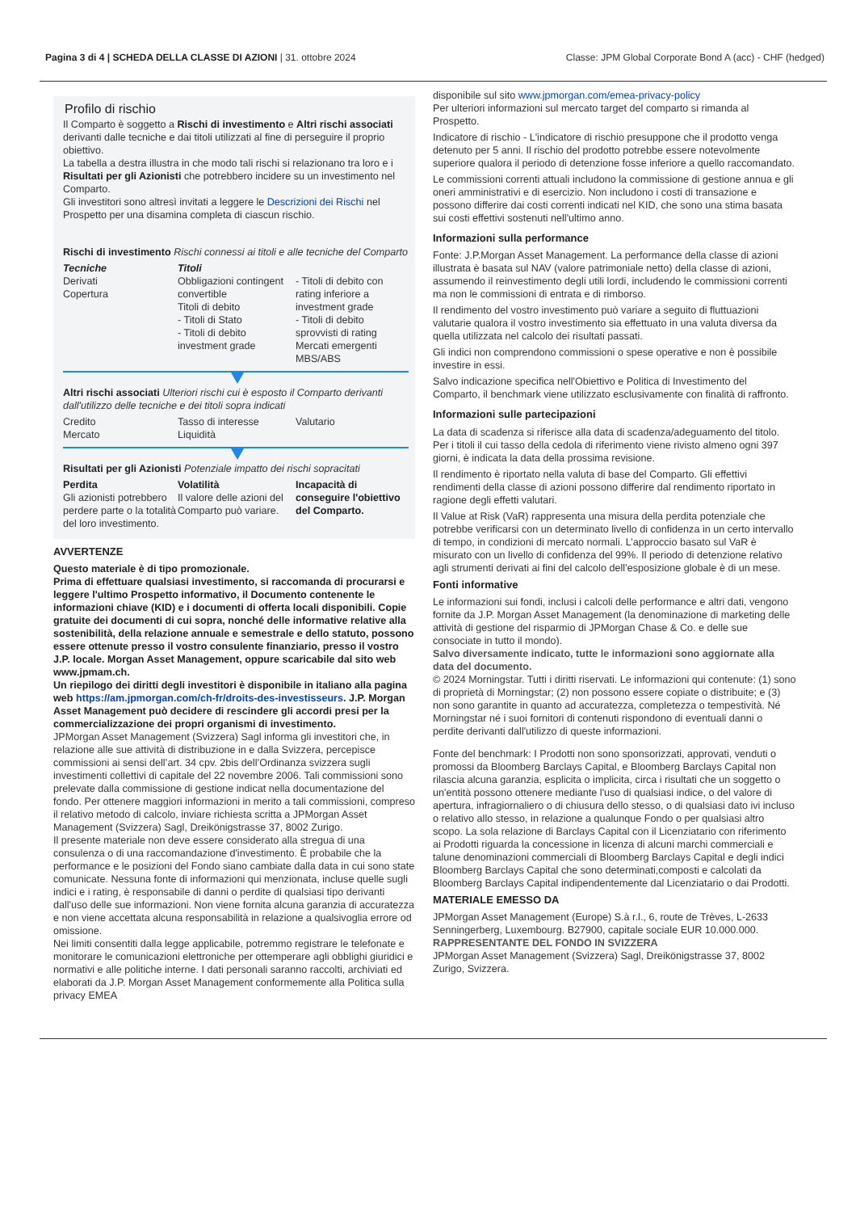Pagina 3 di 4 | SCHEDA DELLA CLASSE DI AZIONI | 31. ottobre 2024 Classe: JPM Global Corporate Bond A (acc) - CHF (hedged)
Profilo di rischio
Il Comparto è soggetto a Rischi di investimento e Altri rischi associati derivanti dalle tecniche e dai titoli utilizzati al fine di perseguire il proprio obiettivo.
La tabella a destra illustra in che modo tali rischi si relazionano tra loro e i Risultati per gli Azionisti che potrebbero incidere su un investimento nel Comparto.
Gli investitori sono altresì invitati a leggere le Descrizioni dei Rischi nel Prospetto per una disamina completa di ciascun rischio.
Rischi di investimento Rischi connessi ai titoli e alle tecniche del Comparto
Tecniche
Derivati
Copertura
Titoli
Obbligazioni contingent convertible
Titoli di debito
- Titoli di Stato
- Titoli di debito investment grade
- Titoli di debito con rating inferiore a investment grade
- Titoli di debito sprovvisti di rating
Mercati emergenti
MBS/ABS
Altri rischi associati Ulteriori rischi cui è esposto il Comparto derivanti dall'utilizzo delle tecniche e dei titoli sopra indicati
Credito
Mercato
Tasso di interesse
Liquidità
Valutario
Risultati per gli Azionisti Potenziale impatto dei rischi sopracitati
Perdita
Gli azionisti potrebbero perdere parte o la totalità del loro investimento.
Volatilità
Il valore delle azioni del Comparto può variare.
Incapacità di conseguire l'obiettivo del Comparto.
AVVERTENZE
Questo materiale è di tipo promozionale.
Prima di effettuare qualsiasi investimento, si raccomanda di procurarsi e leggere l'ultimo Prospetto informativo, il Documento contenente le informazioni chiave (KID) e i documenti di offerta locali disponibili. Copie gratuite dei documenti di cui sopra, nonché delle informative relative alla sostenibilità, della relazione annuale e semestrale e dello statuto, possono essere ottenute presso il vostro consulente finanziario, presso il vostro J.P. locale. Morgan Asset Management, oppure scaricabile dal sito web www.jpmam.ch.
Un riepilogo dei diritti degli investitori è disponibile in italiano alla pagina web https://am.jpmorgan.com/ch-fr/droits-des-investisseurs. J.P. Morgan Asset Management può decidere di rescindere gli accordi presi per la commercializzazione dei propri organismi di investimento.
JPMorgan Asset Management (Svizzera) Sagl informa gli investitori che, in relazione alle sue attività di distribuzione in e dalla Svizzera, percepisce commissioni ai sensi dell’art. 34 cpv. 2bis dell’Ordinanza svizzera sugli investimenti collettivi di capitale del 22 novembre 2006. Tali commissioni sono prelevate dalla commissione di gestione indicat nella documentazione del fondo. Per ottenere maggiori informazioni in merito a tali commissioni, compreso il relativo metodo di calcolo, inviare richiesta scritta a JPMorgan Asset Management (Svizzera) Sagl, Dreikönigstrasse 37, 8002 Zurigo.
Il presente materiale non deve essere considerato alla stregua di una consulenza o di una raccomandazione d'investimento. È probabile che la performance e le posizioni del Fondo siano cambiate dalla data in cui sono state comunicate. Nessuna fonte di informazioni qui menzionata, incluse quelle sugli indici e i rating, è responsabile di danni o perdite di qualsiasi tipo derivanti dall'uso delle sue informazioni. Non viene fornita alcuna garanzia di accuratezza e non viene accettata alcuna responsabilità in relazione a qualsivoglia errore od omissione.
Nei limiti consentiti dalla legge applicabile, potremmo registrare le telefonate e monitorare le comunicazioni elettroniche per ottemperare agli obblighi giuridici e normativi e alle politiche interne. I dati personali saranno raccolti, archiviati ed elaborati da J.P. Morgan Asset Management conformemente alla Politica sulla privacy EMEA
disponibile sul sito www.jpmorgan.com/emea-privacy-policy
Per ulteriori informazioni sul mercato target del comparto si rimanda al Prospetto.
Indicatore di rischio - L'indicatore di rischio presuppone che il prodotto venga detenuto per 5 anni. Il rischio del prodotto potrebbe essere notevolmente superiore qualora il periodo di detenzione fosse inferiore a quello raccomandato.
Le commissioni correnti attuali includono la commissione di gestione annua e gli oneri amministrativi e di esercizio. Non includono i costi di transazione e possono differire dai costi correnti indicati nel KID, che sono una stima basata sui costi effettivi sostenuti nell'ultimo anno.
Informazioni sulla performance
Fonte: J.P.Morgan Asset Management. La performance della classe di azioni illustrata è basata sul NAV (valore patrimoniale netto) della classe di azioni, assumendo il reinvestimento degli utili lordi, includendo le commissioni correnti ma non le commissioni di entrata e di rimborso.
Il rendimento del vostro investimento può variare a seguito di fluttuazioni valutarie qualora il vostro investimento sia effettuato in una valuta diversa da quella utilizzata nel calcolo dei risultati passati.
Gli indici non comprendono commissioni o spese operative e non è possibile investire in essi.
Salvo indicazione specifica nell'Obiettivo e Politica di Investimento del Comparto, il benchmark viene utilizzato esclusivamente con finalità di raffronto.
Informazioni sulle partecipazioni
La data di scadenza si riferisce alla data di scadenza/adeguamento del titolo. Per i titoli il cui tasso della cedola di riferimento viene rivisto almeno ogni 397 giorni, è indicata la data della prossima revisione.
Il rendimento è riportato nella valuta di base del Comparto. Gli effettivi rendimenti della classe di azioni possono differire dal rendimento riportato in ragione degli effetti valutari.
Il Value at Risk (VaR) rappresenta una misura della perdita potenziale che potrebbe verificarsi con un determinato livello di confidenza in un certo intervallo di tempo, in condizioni di mercato normali. L’approccio basato sul VaR è misurato con un livello di confidenza del 99%. Il periodo di detenzione relativo agli strumenti derivati ai fini del calcolo dell’esposizione globale è di un mese.
Fonti informative
Le informazioni sui fondi, inclusi i calcoli delle performance e altri dati, vengono fornite da J.P. Morgan Asset Management (la denominazione di marketing delle attività di gestione del risparmio di JPMorgan Chase & Co. e delle sue consociate in tutto il mondo).
Salvo diversamente indicato, tutte le informazioni sono aggiornate alla data del documento.
© 2024 Morningstar. Tutti i diritti riservati. Le informazioni qui contenute: (1) sono di proprietà di Morningstar; (2) non possono essere copiate o distribuite; e (3) non sono garantite in quanto ad accuratezza, completezza o tempestività. Né Morningstar né i suoi fornitori di contenuti rispondono di eventuali danni o perdite derivanti dall'utilizzo di queste informazioni.
Fonte del benchmark: I Prodotti non sono sponsorizzati, approvati, venduti o promossi da Bloomberg Barclays Capital, e Bloomberg Barclays Capital non rilascia alcuna garanzia, esplicita o implicita, circa i risultati che un soggetto o un'entità possono ottenere mediante l'uso di qualsiasi indice, o del valore di apertura, infragiornaliero o di chiusura dello stesso, o di qualsiasi dato ivi incluso o relativo allo stesso, in relazione a qualunque Fondo o per qualsiasi altro scopo. La sola relazione di Barclays Capital con il Licenziatario con riferimento ai Prodotti riguarda la concessione in licenza di alcuni marchi commerciali e talune denominazioni commerciali di Bloomberg Barclays Capital e degli indici Bloomberg Barclays Capital che sono determinati,composti e calcolati da Bloomberg Barclays Capital indipendentemente dal Licenziatario o dai Prodotti.
MATERIALE EMESSO DA
JPMorgan Asset Management (Europe) S.à r.l., 6, route de Trèves, L-2633 Senningerberg, Luxembourg. B27900, capitale sociale EUR 10.000.000.
RAPPRESENTANTE DEL FONDO IN SVIZZERA
JPMorgan Asset Management (Svizzera) Sagl, Dreikönigstrasse 37, 8002 Zurigo, Svizzera.